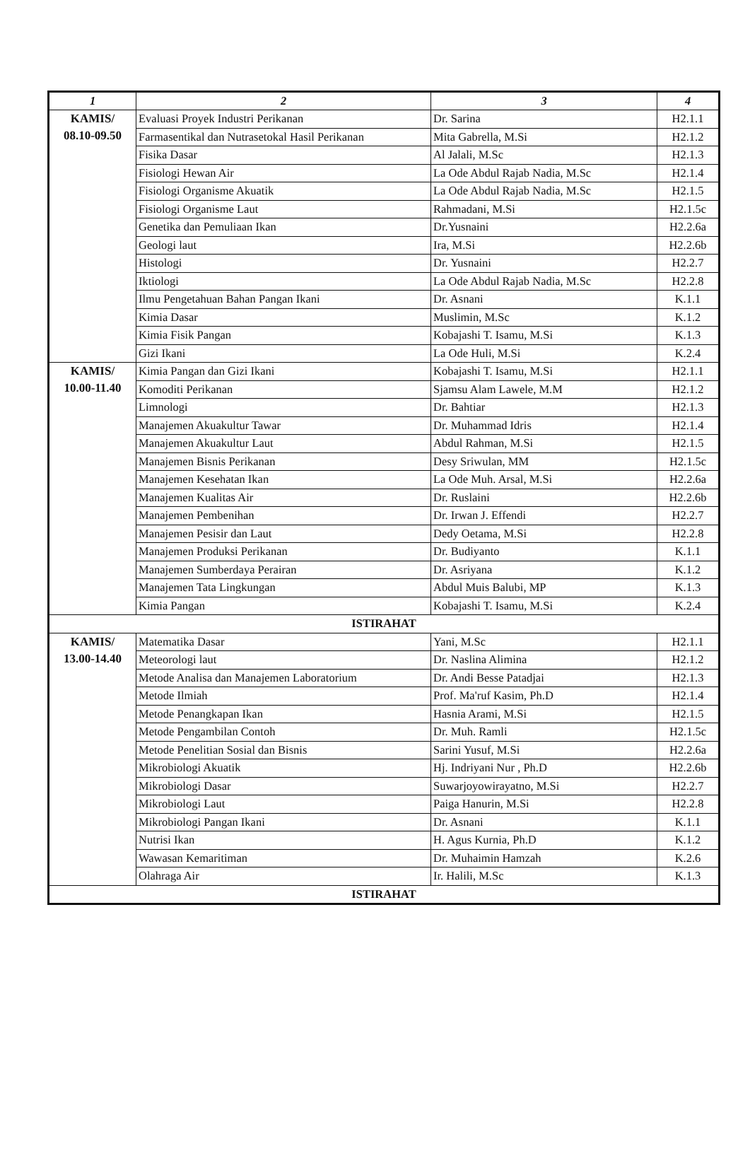| 1 | 2 | 3 | 4 |
| --- | --- | --- | --- |
| KAMIS/ 08.10-09.50 | Evaluasi Proyek Industri Perikanan | Dr. Sarina | H2.1.1 |
| | Farmasentikal dan Nutrasetokal Hasil Perikanan | Mita Gabrella, M.Si | H2.1.2 |
| | Fisika Dasar | Al Jalali, M.Sc | H2.1.3 |
| | Fisiologi Hewan Air | La Ode Abdul Rajab Nadia, M.Sc | H2.1.4 |
| | Fisiologi Organisme Akuatik | La Ode Abdul Rajab Nadia, M.Sc | H2.1.5 |
| | Fisiologi Organisme Laut | Rahmadani, M.Si | H2.1.5c |
| | Genetika dan Pemuliaan Ikan | Dr.Yusnaini | H2.2.6a |
| | Geologi laut | Ira, M.Si | H2.2.6b |
| | Histologi | Dr. Yusnaini | H2.2.7 |
| | Iktiologi | La Ode Abdul Rajab Nadia, M.Sc | H2.2.8 |
| | Ilmu Pengetahuan Bahan Pangan Ikani | Dr. Asnani | K.1.1 |
| | Kimia Dasar | Muslimin, M.Sc | K.1.2 |
| | Kimia Fisik Pangan | Kobajashi T. Isamu, M.Si | K.1.3 |
| | Gizi Ikani | La Ode Huli, M.Si | K.2.4 |
| KAMIS/ 10.00-11.40 | Kimia Pangan dan Gizi Ikani | Kobajashi T. Isamu, M.Si | H2.1.1 |
| | Komoditi Perikanan | Sjamsu Alam Lawele, M.M | H2.1.2 |
| | Limnologi | Dr. Bahtiar | H2.1.3 |
| | Manajemen Akuakultur Tawar | Dr. Muhammad Idris | H2.1.4 |
| | Manajemen Akuakultur Laut | Abdul Rahman, M.Si | H2.1.5 |
| | Manajemen Bisnis Perikanan | Desy Sriwulan, MM | H2.1.5c |
| | Manajemen Kesehatan Ikan | La Ode Muh. Arsal, M.Si | H2.2.6a |
| | Manajemen Kualitas Air | Dr. Ruslaini | H2.2.6b |
| | Manajemen Pembenihan | Dr. Irwan J. Effendi | H2.2.7 |
| | Manajemen Pesisir dan Laut | Dedy Oetama, M.Si | H2.2.8 |
| | Manajemen Produksi Perikanan | Dr. Budiyanto | K.1.1 |
| | Manajemen Sumberdaya Perairan | Dr. Asriyana | K.1.2 |
| | Manajemen Tata Lingkungan | Abdul Muis Balubi, MP | K.1.3 |
| | Kimia Pangan | Kobajashi T. Isamu, M.Si | K.2.4 |
| ISTIRAHAT | | | |
| KAMIS/ 13.00-14.40 | Matematika Dasar | Yani, M.Sc | H2.1.1 |
| | Meteorologi laut | Dr. Naslina Alimina | H2.1.2 |
| | Metode Analisa dan Manajemen Laboratorium | Dr. Andi Besse Patadjai | H2.1.3 |
| | Metode Ilmiah | Prof. Ma'ruf Kasim, Ph.D | H2.1.4 |
| | Metode Penangkapan Ikan | Hasnia Arami, M.Si | H2.1.5 |
| | Metode Pengambilan Contoh | Dr. Muh. Ramli | H2.1.5c |
| | Metode Penelitian Sosial dan Bisnis | Sarini Yusuf, M.Si | H2.2.6a |
| | Mikrobiologi Akuatik | Hj. Indriyani Nur , Ph.D | H2.2.6b |
| | Mikrobiologi Dasar | Suwarjoyowirayatno, M.Si | H2.2.7 |
| | Mikrobiologi Laut | Paiga Hanurin, M.Si | H2.2.8 |
| | Mikrobiologi Pangan Ikani | Dr. Asnani | K.1.1 |
| | Nutrisi Ikan | H. Agus Kurnia, Ph.D | K.1.2 |
| | Wawasan Kemaritiman | Dr. Muhaimin Hamzah | K.2.6 |
| | Olahraga Air | Ir. Halili, M.Sc | K.1.3 |
| ISTIRAHAT | | | |